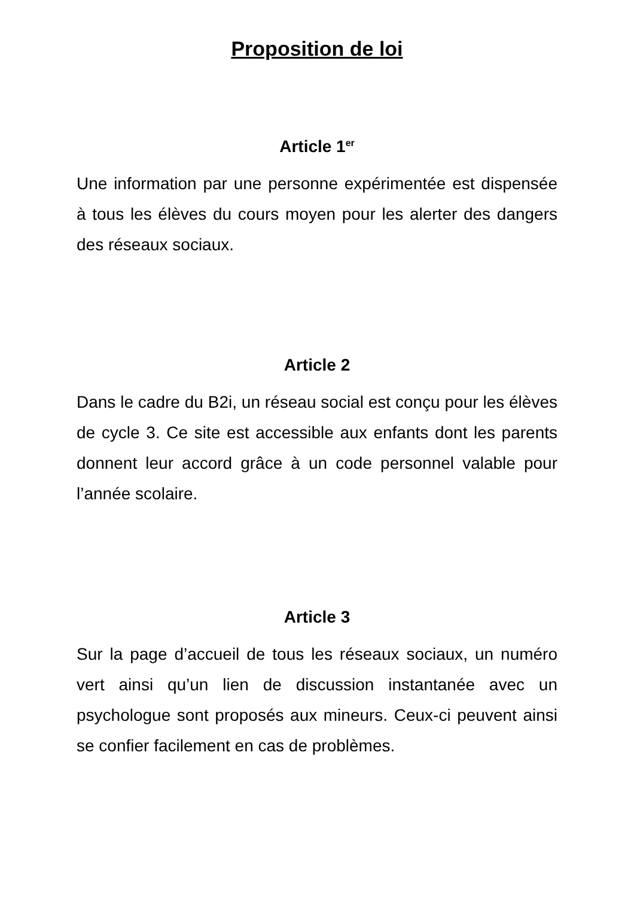Proposition de loi
Article 1<sup>er</sup>
Une information par une personne expérimentée est dispensée à tous les élèves du cours moyen pour les alerter des dangers des réseaux sociaux.
Article 2
Dans le cadre du B2i, un réseau social est conçu pour les élèves de cycle 3. Ce site est accessible aux enfants dont les parents donnent leur accord grâce à un code personnel valable pour l’année scolaire.
Article 3
Sur la page d’accueil de tous les réseaux sociaux, un numéro vert ainsi qu’un lien de discussion instantanée avec un psychologue sont proposés aux mineurs. Ceux-ci peuvent ainsi se confier facilement en cas de problèmes.